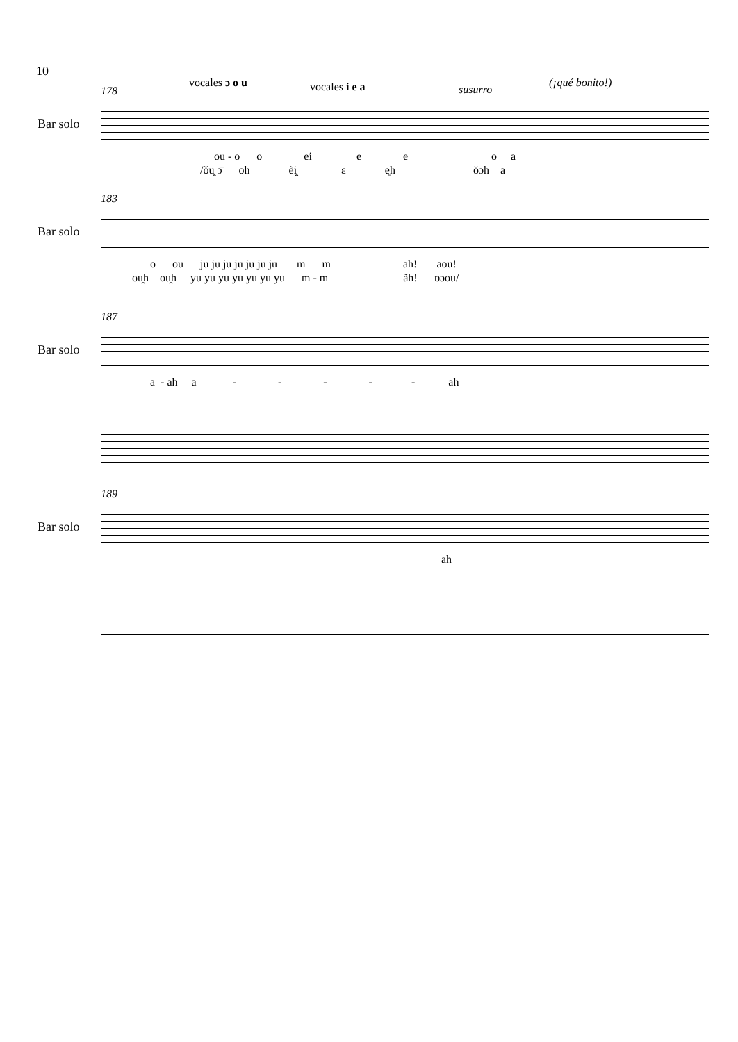10
vocales ɔ o u vocales i e a susurro
(¡qué bonito!)
178
Bar solo
ou - o o ei e e o a
/ŏu̯ ɔ̄ oh ẽi̯ ɛ e̥h ŏɔh a
183
Bar solo
o ou ju ju ju ju ju ju ju m m ah! aou!
ou̯h ou̯h yu yu yu yu yu yu yu m - m ãh! ɒɔou/
187
Bar solo
a - ah a - - - - - ah
189
Bar solo
ah